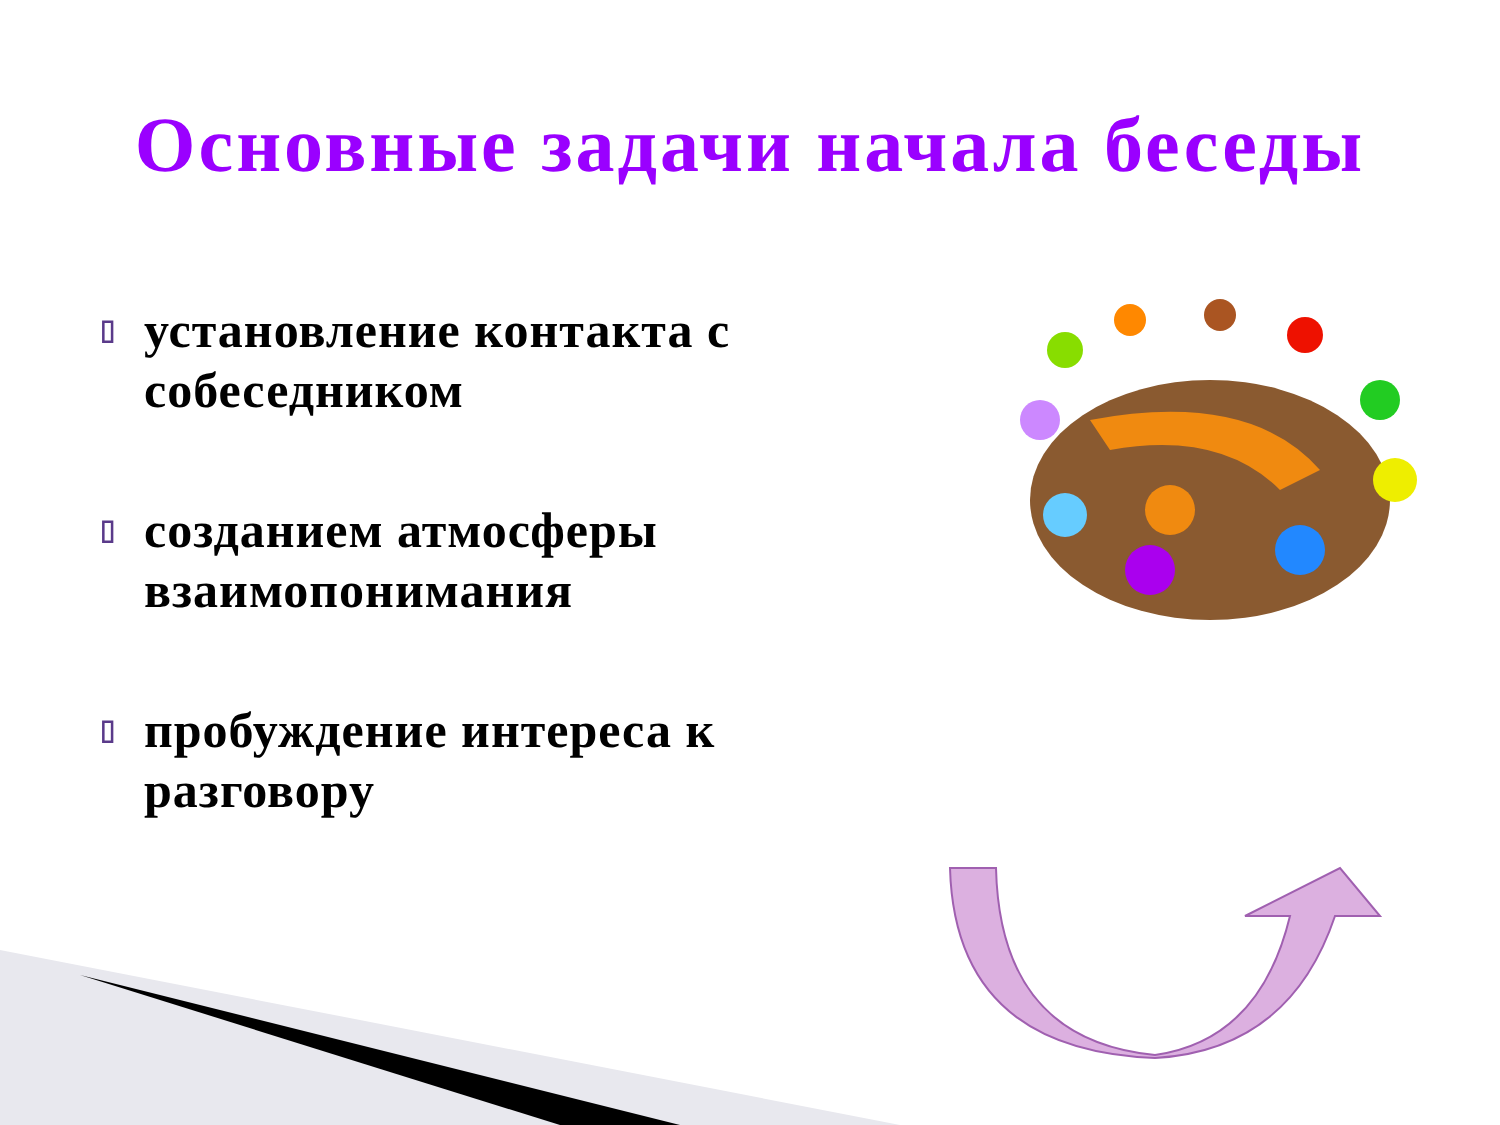Основные задачи начала беседы
▯ установление контакта с собеседником
▯ созданием атмосферы взаимопонимания
▯ пробуждение интереса к разговору